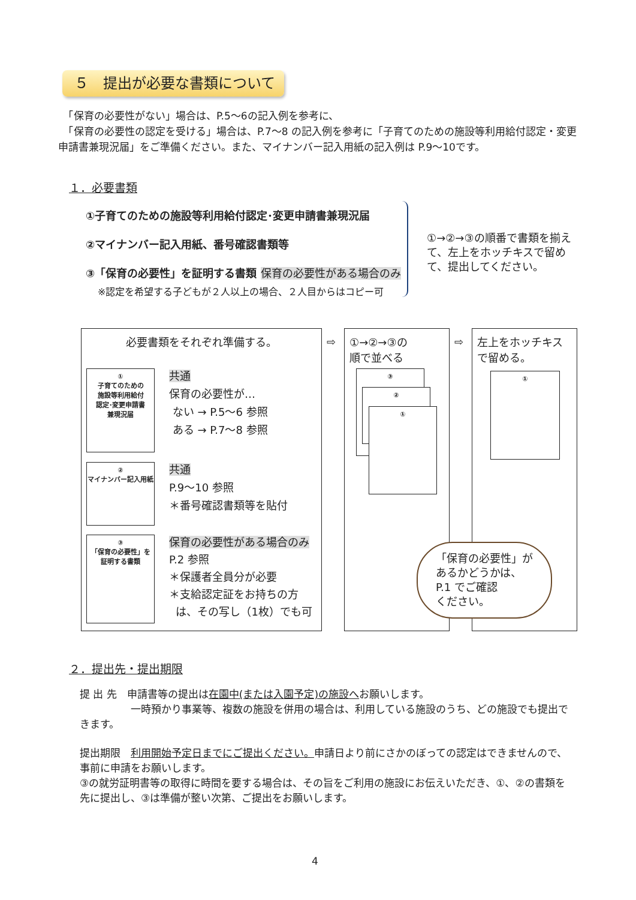５　提出が必要な書類について
　「保育の必要性がない」場合は、P.5～6の記入例を参考に、
　「保育の必要性の認定を受ける」場合は、P.7～8 の記入例を参考に「子育てのための施設等利用給付認定・変更申請書兼現況届」をご準備ください。また、マイナンバー記入用紙の記入例は P.9～10です。
１．必要書類
①子育てのための施設等利用給付認定･変更申請書兼現況届
②マイナンバー記入用紙、番号確認書類等
③「保育の必要性」を証明する書類 保育の必要性がある場合のみ
※認定を希望する子どもが２人以上の場合、２人目からはコピー可
①→②→③の順番で書類を揃えて、左上をホッチキスで留めて、提出してください。
必要書類をそれぞれ準備する。
①
子育てのための
施設等利用給付
認定･変更申請書
兼現況届
共通
保育の必要性が…
ない → P.5～6 参照
ある → P.7～8 参照
②
マイナンバー記入用紙
共通
P.9～10 参照
＊番号確認書類等を貼付
③
「保育の必要性」を
証明する書類
保育の必要性がある場合のみ
P.2 参照
＊保護者全員分が必要
＊支給認定証をお持ちの方
は、その写し（1枚）でも可
⇨
①→②→③の
順で並べる
③
②
①
⇨
左上をホッチキスで留める。
①
「保育の必要性」が
あるかどうかは、
P.1 でご確認
ください。
２．提出先・提出期限
提 出 先　申請書等の提出は在園中(または入園予定)の施設へお願いします。
　　　　　一時預かり事業等、複数の施設を併用の場合は、利用している施設のうち、どの施設でも提出できます。
提出期限　利用開始予定日までにご提出ください。申請日より前にさかのぼっての認定はできませんので、事前に申請をお願いします。
③の就労証明書等の取得に時間を要する場合は、その旨をご利用の施設にお伝えいただき、①、②の書類を先に提出し、③は準備が整い次第、ご提出をお願いします。
4